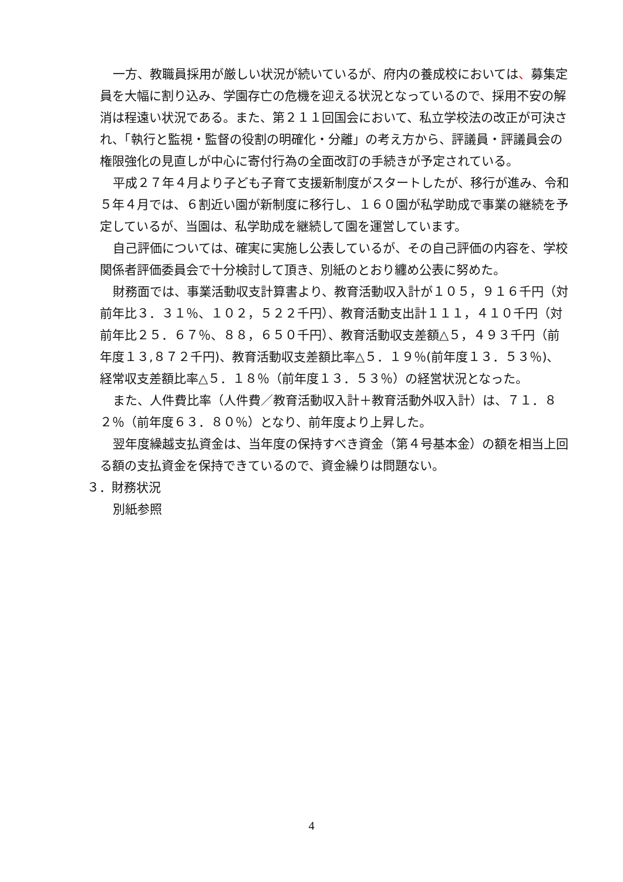一方、教職員採用が厳しい状況が続いているが、府内の養成校においては、募集定員を大幅に割り込み、学園存亡の危機を迎える状況となっているので、採用不安の解消は程遠い状況である。また、第２１１回国会において、私立学校法の改正が可決され、「執行と監視・監督の役割の明確化・分離」の考え方から、評議員・評議員会の権限強化の見直しが中心に寄付行為の全面改訂の手続きが予定されている。
平成２７年４月より子ども子育て支援新制度がスタートしたが、移行が進み、令和５年４月では、６割近い園が新制度に移行し、１６０園が私学助成で事業の継続を予定しているが、当園は、私学助成を継続して園を運営しています。
自己評価については、確実に実施し公表しているが、その自己評価の内容を、学校関係者評価委員会で十分検討して頂き、別紙のとおり纏め公表に努めた。
財務面では、事業活動収支計算書より、教育活動収入計が１０５，９１６千円（対前年比３．３１％、１０２，５２２千円）、教育活動支出計１１１，４１０千円（対前年比２５．６７％、８８，６５０千円）、教育活動収支差額△５，４９３千円（前年度１３,８７２千円)、教育活動収支差額比率△５．１９％(前年度１３．５３％)、経常収支差額比率△５．１８％（前年度１３．５３％）の経営状況となった。
また、人件費比率（人件費／教育活動収入計＋教育活動外収入計）は、７１．８２％（前年度６３．８０％）となり、前年度より上昇した。
翌年度繰越支払資金は、当年度の保持すべき資金（第４号基本金）の額を相当上回る額の支払資金を保持できているので、資金繰りは問題ない。
３．財務状況
別紙参照
4